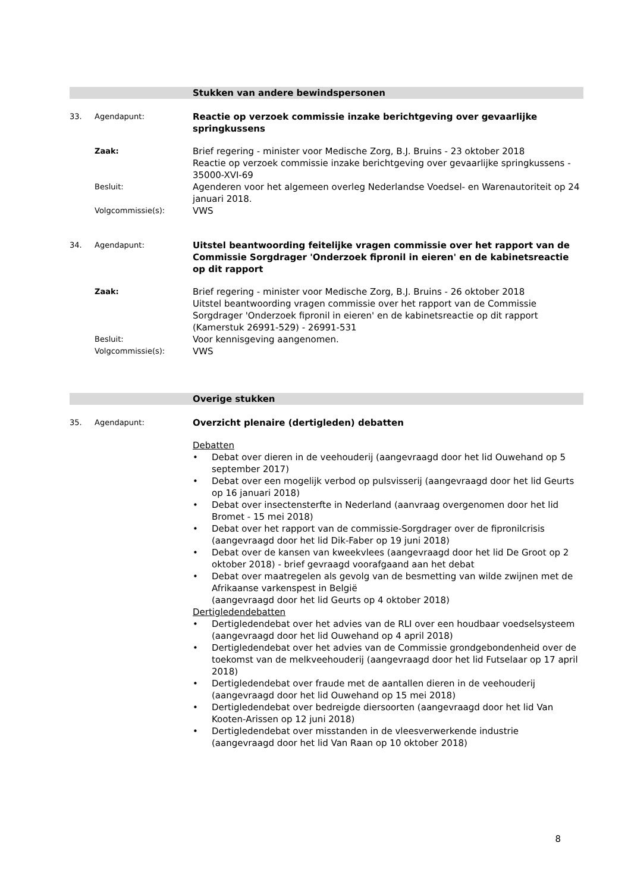Stukken van andere bewindspersonen
33. Agendapunt:
Reactie op verzoek commissie inzake berichtgeving over gevaarlijke springkussens
Zaak:
Brief regering - minister voor Medische Zorg, B.J. Bruins - 23 oktober 2018
Reactie op verzoek commissie inzake berichtgeving over gevaarlijke springkussens - 35000-XVI-69
Besluit:
Agenderen voor het algemeen overleg Nederlandse Voedsel- en Warenautoriteit op 24 januari 2018.
Volgcommissie(s):
VWS
34. Agendapunt:
Uitstel beantwoording feitelijke vragen commissie over het rapport van de Commissie Sorgdrager 'Onderzoek fipronil in eieren' en de kabinetsreactie op dit rapport
Zaak:
Brief regering - minister voor Medische Zorg, B.J. Bruins - 26 oktober 2018
Uitstel beantwoording vragen commissie over het rapport van de Commissie Sorgdrager 'Onderzoek fipronil in eieren' en de kabinetsreactie op dit rapport (Kamerstuk 26991-529) - 26991-531
Besluit:
Voor kennisgeving aangenomen.
Volgcommissie(s):
VWS
Overige stukken
35. Agendapunt:
Overzicht plenaire (dertigleden) debatten
Debatten
• Debat over dieren in de veehouderij (aangevraagd door het lid Ouwehand op 5 september 2017)
• Debat over een mogelijk verbod op pulsvisserij (aangevraagd door het lid Geurts op 16 januari 2018)
• Debat over insectensterfte in Nederland (aanvraag overgenomen door het lid Bromet - 15 mei 2018)
• Debat over het rapport van de commissie-Sorgdrager over de fipronilcrisis (aangevraagd door het lid Dik-Faber op 19 juni 2018)
• Debat over de kansen van kweekvlees (aangevraagd door het lid De Groot op 2 oktober 2018) - brief gevraagd voorafgaand aan het debat
• Debat over maatregelen als gevolg van de besmetting van wilde zwijnen met de Afrikaanse varkenspest in België
(aangevraagd door het lid Geurts op 4 oktober 2018)
Dertigledendebatten
• Dertigledendebat over het advies van de RLI over een houdbaar voedselsysteem (aangevraagd door het lid Ouwehand op 4 april 2018)
• Dertigledendebat over het advies van de Commissie grondgebondenheid over de toekomst van de melkveehouderij (aangevraagd door het lid Futselaar op 17 april 2018)
• Dertigledendebat over fraude met de aantallen dieren in de veehouderij (aangevraagd door het lid Ouwehand op 15 mei 2018)
• Dertigledendebat over bedreigde diersoorten (aangevraagd door het lid Van Kooten-Arissen op 12 juni 2018)
• Dertigledendebat over misstanden in de vleesverwerkende industrie (aangevraagd door het lid Van Raan op 10 oktober 2018)
8